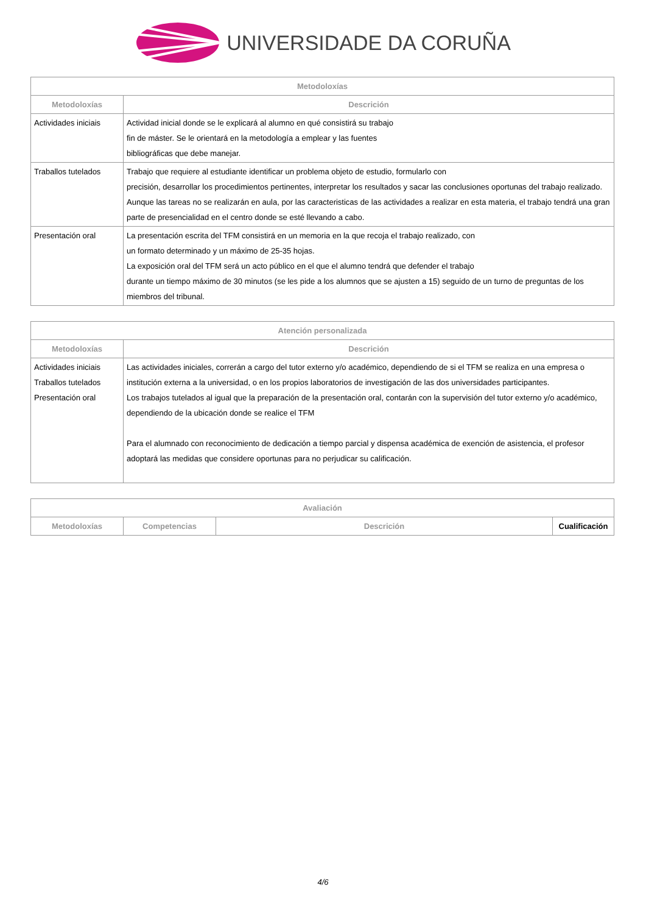UNIVERSIDADE DA CORUÑA
| Metodoloxías | |
| --- | --- |
| Metodoloxías | Descrición |
| Actividades iniciais | Actividad inicial donde se le explicará al alumno en qué consistirá su trabajo fin de máster. Se le orientará en la metodología a emplear y las fuentes bibliográficas que debe manejar. |
| Traballos tutelados | Trabajo que requiere al estudiante identificar un problema objeto de estudio, formularlo con precisión, desarrollar los procedimientos pertinentes, interpretar los resultados y sacar las conclusiones oportunas del trabajo realizado. Aunque las tareas no se realizarán en aula, por las caracteristicas de las actividades a realizar en esta materia, el trabajo tendrá una gran parte de presencialidad en el centro donde se esté llevando a cabo. |
| Presentación oral | La presentación escrita del TFM consistirá en un memoria en la que recoja el trabajo realizado, con un formato determinado y un máximo de 25-35 hojas. La exposición oral del TFM será un acto público en el que el alumno tendrá que defender el trabajo durante un tiempo máximo de 30 minutos (se les pide a los alumnos que se ajusten a 15) seguido de un turno de preguntas de los miembros del tribunal. |
| Atención personalizada | |
| --- | --- |
| Metodoloxías | Descrición |
| Actividades iniciais Traballos tutelados Presentación oral | Las actividades iniciales, correrán a cargo del tutor externo y/o académico, dependiendo de si el TFM se realiza en una empresa o institución externa a la universidad, o en los propios laboratorios de investigación de las dos universidades participantes. Los trabajos tutelados al igual que la preparación de la presentación oral, contarán con la supervisión del tutor externo y/o académico, dependiendo de la ubicación donde se realice el TFM Para el alumnado con reconocimiento de dedicación a tiempo parcial y dispensa académica de exención de asistencia, el profesor adoptará las medidas que considere oportunas para no perjudicar su calificación. |
| Avaliación | | | |
| --- | --- | --- | --- |
| Metodoloxías | Competencias | Descrición | Cualificación |
4/6